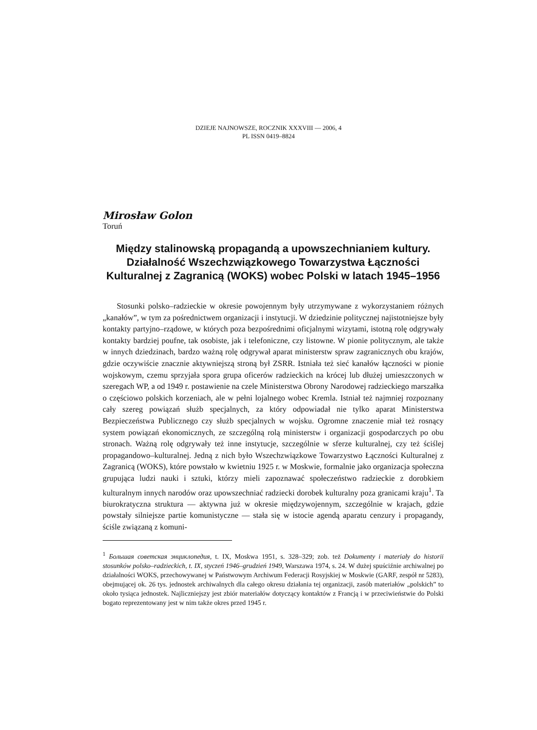DZIEJE NAJNOWSZE, ROCZNIK XXXVIII — 2006, 4
PL ISSN 0419–8824
Mirosław Golon
Toruń
Między stalinowską propagandą a upowszechnianiem kultury. Działalność Wszechzwiązkowego Towarzystwa Łączności Kulturalnej z Zagranicą (WOKS) wobec Polski w latach 1945–1956
Stosunki polsko–radzieckie w okresie powojennym były utrzymywane z wykorzystaniem różnych „kanałów”, w tym za pośrednictwem organizacji i instytucji. W dziedzinie politycznej najistotniejsze były kontakty partyjno–rządowe, w których poza bezpośrednimi oficjalnymi wizytami, istotną rolę odgrywały kontakty bardziej poufne, tak osobiste, jak i telefoniczne, czy listowne. W pionie politycznym, ale także w innych dziedzinach, bardzo ważną rolę odgrywał aparat ministerstw spraw zagranicznych obu krajów, gdzie oczywiście znacznie aktywniejszą stroną był ZSRR. Istniała też sieć kanałów łączności w pionie wojskowym, czemu sprzyjała spora grupa oficerów radzieckich na krócej lub dłużej umieszczonych w szeregach WP, a od 1949 r. postawienie na czele Ministerstwa Obrony Narodowej radzieckiego marszałka o częściowo polskich korzeniach, ale w pełni lojalnego wobec Kremla. Istniał też najmniej rozpoznany cały szereg powiązań służb specjalnych, za który odpowiadał nie tylko aparat Ministerstwa Bezpieczeństwa Publicznego czy służb specjalnych w wojsku. Ogromne znaczenie miał też rosnący system powiązań ekonomicznych, ze szczególną rolą ministerstw i organizacji gospodarczych po obu stronach. Ważną rolę odgrywały też inne instytucje, szczególnie w sferze kulturalnej, czy też ściślej propagandowo–kulturalnej. Jedną z nich było Wszechzwiązkowe Towarzystwo Łączności Kulturalnej z Zagranicą (WOKS), które powstało w kwietniu 1925 r. w Moskwie, formalnie jako organizacja społeczna grupująca ludzi nauki i sztuki, którzy mieli zapoznawać społeczeństwo radzieckie z dorobkiem kulturalnym innych narodów oraz upowszechniać radziecki dorobek kulturalny poza granicami kraju<sup>1</sup>. Ta biurokratyczna struktura — aktywna już w okresie międzywojennym, szczególnie w krajach, gdzie powstały silniejsze partie komunistyczne — stała się w istocie agendą aparatu cenzury i propagandy, ściśle związaną z komuni-
<sup>1</sup> Большая советская энциклопедия, t. IX, Moskwa 1951, s. 328–329; zob. też Dokumenty i materiały do historii stosunków polsko–radzieckich, t. IX, styczeń 1946–grudzień 1949, Warszawa 1974, s. 24. W dużej spuściźnie archiwalnej po działalności WOKS, przechowywanej w Państwowym Archiwum Federacji Rosyjskiej w Moskwie (GARF, zespół nr 5283), obejmującej ok. 26 tys. jednostek archiwalnych dla całego okresu działania tej organizacji, zasób materiałów „polskich” to około tysiąca jednostek. Najliczniejszy jest zbiór materiałów dotyczący kontaktów z Francją i w przeciwieństwie do Polski bogato reprezentowany jest w nim także okres przed 1945 r.